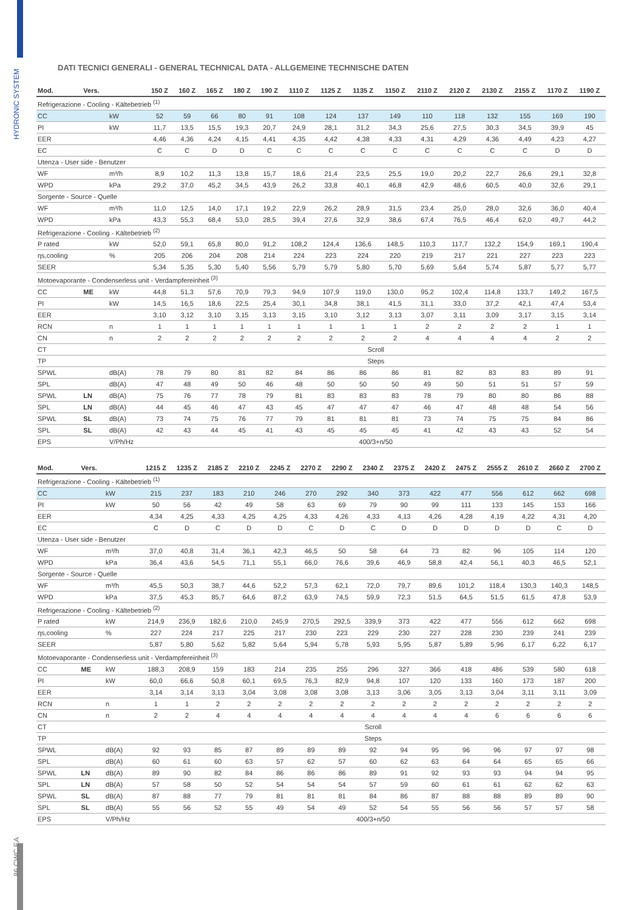HYDRONIC SYSTEM
86 CWC EA
DATI TECNICI GENERALI - GENERAL TECHNICAL DATA - ALLGEMEINE TECHNISCHE DATEN
| Mod. | Vers. | | 150 Z | 160 Z | 165 Z | 180 Z | 190 Z | 1110 Z | 1125 Z | 1135 Z | 1150 Z | 2110 Z | 2120 Z | 2130 Z | 2155 Z | 1170 Z | 1190 Z |
| --- | --- | --- | --- | --- | --- | --- | --- | --- | --- | --- | --- | --- | --- | --- | --- | --- | --- |
| Refrigerazione - Cooling - Kältebetrieb <sup>(1)</sup> | | | | | | | | | | | | | | | | | |
| CC | | kW | 52 | 59 | 66 | 80 | 91 | 108 | 124 | 137 | 149 | 110 | 118 | 132 | 155 | 169 | 190 |
| PI | | kW | 11,7 | 13,5 | 15,5 | 19,3 | 20,7 | 24,9 | 28,1 | 31,2 | 34,3 | 25,6 | 27,5 | 30,3 | 34,5 | 39,9 | 45 |
| EER | | | 4,46 | 4,36 | 4,24 | 4,15 | 4,41 | 4,35 | 4,42 | 4,38 | 4,33 | 4,31 | 4,29 | 4,36 | 4,49 | 4,23 | 4,27 |
| EC | | | C | C | D | D | C | C | C | C | C | C | C | C | C | D | D |
| Utenza - User side - Benutzer | | | | | | | | | | | | | | | | | |
| WF | | m³/h | 8,9 | 10,2 | 11,3 | 13,8 | 15,7 | 18,6 | 21,4 | 23,5 | 25,5 | 19,0 | 20,2 | 22,7 | 26,6 | 29,1 | 32,8 |
| WPD | | kPa | 29,2 | 37,0 | 45,2 | 34,5 | 43,9 | 26,2 | 33,8 | 40,1 | 46,8 | 42,9 | 48,6 | 60,5 | 40,0 | 32,6 | 29,1 |
| Sorgente - Source - Quelle | | | | | | | | | | | | | | | | | |
| WF | | m³/h | 11,0 | 12,5 | 14,0 | 17,1 | 19,2 | 22,9 | 26,2 | 28,9 | 31,5 | 23,4 | 25,0 | 28,0 | 32,6 | 36,0 | 40,4 |
| WPD | | kPa | 43,3 | 55,3 | 68,4 | 53,0 | 28,5 | 39,4 | 27,6 | 32,9 | 38,6 | 67,4 | 76,5 | 46,4 | 62,0 | 49,7 | 44,2 |
| Refrigerazione - Cooling - Kältebetrieb <sup>(2)</sup> | | | | | | | | | | | | | | | | | |
| P rated | | kW | 52,0 | 59,1 | 65,8 | 80,0 | 91,2 | 108,2 | 124,4 | 136,6 | 148,5 | 110,3 | 117,7 | 132,2 | 154,9 | 169,1 | 190,4 |
| ηs,cooling | | % | 205 | 206 | 204 | 208 | 214 | 224 | 223 | 224 | 220 | 219 | 217 | 221 | 227 | 223 | 223 |
| SEER | | | 5,34 | 5,35 | 5,30 | 5,40 | 5,56 | 5,79 | 5,79 | 5,80 | 5,70 | 5,69 | 5,64 | 5,74 | 5,87 | 5,77 | 5,77 |
| Motoevaporante - Condenserless unit - Verdampfereinheit <sup>(3)</sup> | | | | | | | | | | | | | | | | | |
| CC | ME | kW | 44,8 | 51,3 | 57,6 | 70,9 | 79,3 | 94,9 | 107,9 | 119,0 | 130,0 | 95,2 | 102,4 | 114,8 | 133,7 | 149,2 | 167,5 |
| PI | | kW | 14,5 | 16,5 | 18,6 | 22,5 | 25,4 | 30,1 | 34,8 | 38,1 | 41,5 | 31,1 | 33,0 | 37,2 | 42,1 | 47,4 | 53,4 |
| EER | | | 3,10 | 3,12 | 3,10 | 3,15 | 3,13 | 3,15 | 3,10 | 3,12 | 3,13 | 3,07 | 3,11 | 3,09 | 3,17 | 3,15 | 3,14 |
| RCN | | n | 1 | 1 | 1 | 1 | 1 | 1 | 1 | 1 | 1 | 2 | 2 | 2 | 2 | 1 | 1 |
| CN | | n | 2 | 2 | 2 | 2 | 2 | 2 | 2 | 2 | 2 | 4 | 4 | 4 | 4 | 2 | 2 |
| CT | | | Scroll | | | | | | | | | | | | | | |
| TP | | | Steps | | | | | | | | | | | | | | |
| SPWL | | dB(A) | 78 | 79 | 80 | 81 | 82 | 84 | 86 | 86 | 86 | 81 | 82 | 83 | 83 | 89 | 91 |
| SPL | | dB(A) | 47 | 48 | 49 | 50 | 46 | 48 | 50 | 50 | 50 | 49 | 50 | 51 | 51 | 57 | 59 |
| SPWL | LN | dB(A) | 75 | 76 | 77 | 78 | 79 | 81 | 83 | 83 | 83 | 78 | 79 | 80 | 80 | 86 | 88 |
| SPL | LN | dB(A) | 44 | 45 | 46 | 47 | 43 | 45 | 47 | 47 | 47 | 46 | 47 | 48 | 48 | 54 | 56 |
| SPWL | SL | dB(A) | 73 | 74 | 75 | 76 | 77 | 79 | 81 | 81 | 81 | 73 | 74 | 75 | 75 | 84 | 86 |
| SPL | SL | dB(A) | 42 | 43 | 44 | 45 | 41 | 43 | 45 | 45 | 45 | 41 | 42 | 43 | 43 | 52 | 54 |
| EPS | | V/Ph/Hz | 400/3+n/50 | | | | | | | | | | | | | | |
| Mod. | Vers. | | 1215 Z | 1235 Z | 2185 Z | 2210 Z | 2245 Z | 2270 Z | 2290 Z | 2340 Z | 2375 Z | 2420 Z | 2475 Z | 2555 Z | 2610 Z | 2660 Z | 2700 Z |
| --- | --- | --- | --- | --- | --- | --- | --- | --- | --- | --- | --- | --- | --- | --- | --- | --- | --- |
| Refrigerazione - Cooling - Kältebetrieb <sup>(1)</sup> | | | | | | | | | | | | | | | | | |
| CC | | kW | 215 | 237 | 183 | 210 | 246 | 270 | 292 | 340 | 373 | 422 | 477 | 556 | 612 | 662 | 698 |
| PI | | kW | 50 | 56 | 42 | 49 | 58 | 63 | 69 | 79 | 90 | 99 | 111 | 133 | 145 | 153 | 166 |
| EER | | | 4,34 | 4,25 | 4,33 | 4,25 | 4,25 | 4,33 | 4,26 | 4,33 | 4,13 | 4,26 | 4,28 | 4,19 | 4,22 | 4,31 | 4,20 |
| EC | | | C | D | C | D | D | C | D | C | D | D | D | D | D | C | D |
| Utenza - User side - Benutzer | | | | | | | | | | | | | | | | | |
| WF | | m³/h | 37,0 | 40,8 | 31,4 | 36,1 | 42,3 | 46,5 | 50 | 58 | 64 | 73 | 82 | 96 | 105 | 114 | 120 |
| WPD | | kPa | 36,4 | 43,6 | 54,5 | 71,1 | 55,1 | 66,0 | 76,6 | 39,6 | 46,9 | 58,8 | 42,4 | 56,1 | 40,3 | 46,5 | 52,1 |
| Sorgente - Source - Quelle | | | | | | | | | | | | | | | | | |
| WF | | m³/h | 45,5 | 50,3 | 38,7 | 44,6 | 52,2 | 57,3 | 62,1 | 72,0 | 79,7 | 89,6 | 101,2 | 118,4 | 130,3 | 140,3 | 148,5 |
| WPD | | kPa | 37,5 | 45,3 | 85,7 | 64,6 | 87,2 | 63,9 | 74,5 | 59,9 | 72,3 | 51,5 | 64,5 | 51,5 | 61,5 | 47,8 | 53,9 |
| Refrigerazione - Cooling - Kältebetrieb <sup>(2)</sup> | | | | | | | | | | | | | | | | | |
| P rated | | kW | 214,9 | 236,9 | 182,6 | 210,0 | 245,9 | 270,5 | 292,5 | 339,9 | 373 | 422 | 477 | 556 | 612 | 662 | 698 |
| ηs,cooling | | % | 227 | 224 | 217 | 225 | 217 | 230 | 223 | 229 | 230 | 227 | 228 | 230 | 239 | 241 | 239 |
| SEER | | | 5,87 | 5,80 | 5,62 | 5,82 | 5,64 | 5,94 | 5,78 | 5,93 | 5,95 | 5,87 | 5,89 | 5,96 | 6,17 | 6,22 | 6,17 |
| Motoevaporante - Condenserless unit - Verdampfereinheit <sup>(3)</sup> | | | | | | | | | | | | | | | | | |
| CC | ME | kW | 188,3 | 208,9 | 159 | 183 | 214 | 235 | 255 | 296 | 327 | 366 | 418 | 486 | 539 | 580 | 618 |
| PI | | kW | 60,0 | 66,6 | 50,8 | 60,1 | 69,5 | 76,3 | 82,9 | 94,8 | 107 | 120 | 133 | 160 | 173 | 187 | 200 |
| EER | | | 3,14 | 3,14 | 3,13 | 3,04 | 3,08 | 3,08 | 3,08 | 3,13 | 3,06 | 3,05 | 3,13 | 3,04 | 3,11 | 3,11 | 3,09 |
| RCN | | n | 1 | 1 | 2 | 2 | 2 | 2 | 2 | 2 | 2 | 2 | 2 | 2 | 2 | 2 | 2 |
| CN | | n | 2 | 2 | 4 | 4 | 4 | 4 | 4 | 4 | 4 | 4 | 4 | 6 | 6 | 6 | 6 |
| CT | | | Scroll | | | | | | | | | | | | | | |
| TP | | | Steps | | | | | | | | | | | | | | |
| SPWL | | dB(A) | 92 | 93 | 85 | 87 | 89 | 89 | 89 | 92 | 94 | 95 | 96 | 96 | 97 | 97 | 98 |
| SPL | | dB(A) | 60 | 61 | 60 | 63 | 57 | 62 | 57 | 60 | 62 | 63 | 64 | 64 | 65 | 65 | 66 |
| SPWL | LN | dB(A) | 89 | 90 | 82 | 84 | 86 | 86 | 86 | 89 | 91 | 92 | 93 | 93 | 94 | 94 | 95 |
| SPL | LN | dB(A) | 57 | 58 | 50 | 52 | 54 | 54 | 54 | 57 | 59 | 60 | 61 | 61 | 62 | 62 | 63 |
| SPWL | SL | dB(A) | 87 | 88 | 77 | 79 | 81 | 81 | 81 | 84 | 86 | 87 | 88 | 88 | 89 | 89 | 90 |
| SPL | SL | dB(A) | 55 | 56 | 52 | 55 | 49 | 54 | 49 | 52 | 54 | 55 | 56 | 56 | 57 | 57 | 58 |
| EPS | | V/Ph/Hz | 400/3+n/50 | | | | | | | | | | | | | | |